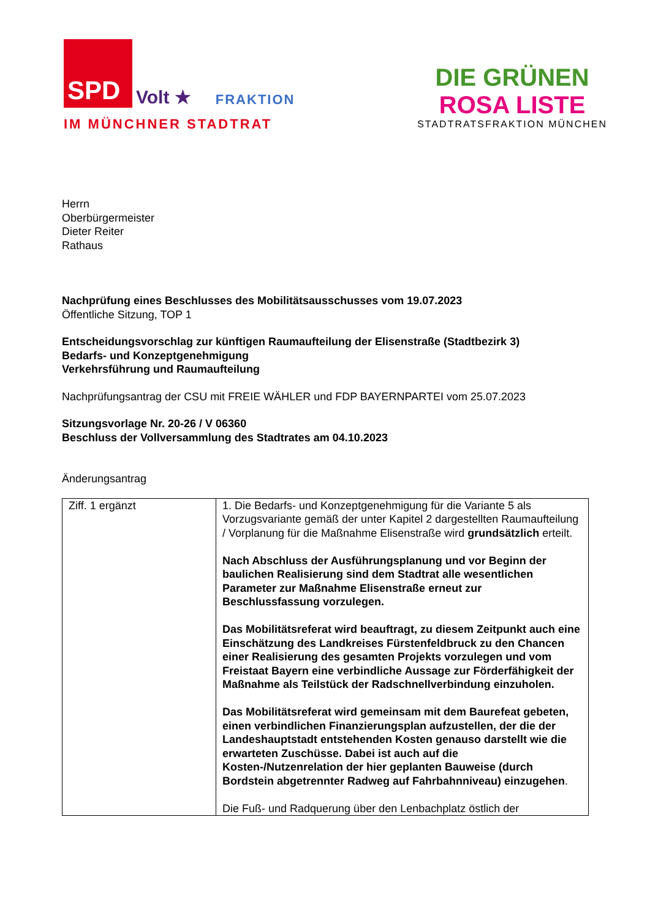SPD
Volt ★ FRAKTION
IM MÜNCHNER STADTRAT
DIE GRÜNEN
ROSA LISTE
STADTRATSFRAKTION MÜNCHEN
Herrn
Oberbürgermeister
Dieter Reiter
Rathaus
Nachprüfung eines Beschlusses des Mobilitätsausschusses vom 19.07.2023
Öffentliche Sitzung, TOP 1
Entscheidungsvorschlag zur künftigen Raumaufteilung der Elisenstraße (Stadtbezirk 3)
Bedarfs- und Konzeptgenehmigung
Verkehrsführung und Raumaufteilung
Nachprüfungsantrag der CSU mit FREIE WÄHLER und FDP BAYERNPARTEI vom 25.07.2023
Sitzungsvorlage Nr. 20-26 / V 06360
Beschluss der Vollversammlung des Stadtrates am 04.10.2023
Änderungsantrag
| Ziff. 1 ergänzt | 1. Die Bedarfs- und Konzeptgenehmigung für die Variante 5 als Vorzugsvariante gemäß der unter Kapitel 2 dargestellten Raumaufteilung / Vorplanung für die Maßnahme Elisenstraße wird grundsätzlich erteilt. Nach Abschluss der Ausführungsplanung und vor Beginn der baulichen Realisierung sind dem Stadtrat alle wesentlichen Parameter zur Maßnahme Elisenstraße erneut zur Beschlussfassung vorzulegen. Das Mobilitätsreferat wird beauftragt, zu diesem Zeitpunkt auch eine Einschätzung des Landkreises Fürstenfeldbruck zu den Chancen einer Realisierung des gesamten Projekts vorzulegen und vom Freistaat Bayern eine verbindliche Aussage zur Förderfähigkeit der Maßnahme als Teilstück der Radschnellverbindung einzuholen. Das Mobilitätsreferat wird gemeinsam mit dem Baurefeat gebeten, einen verbindlichen Finanzierungsplan aufzustellen, der die der Landeshauptstadt entstehenden Kosten genauso darstellt wie die erwarteten Zuschüsse. Dabei ist auch auf die Kosten-/Nutzenrelation der hier geplanten Bauweise (durch Bordstein abgetrennter Radweg auf Fahrbahnniveau) einzugehen . Die Fuß- und Radquerung über den Lenbachplatz östlich der |